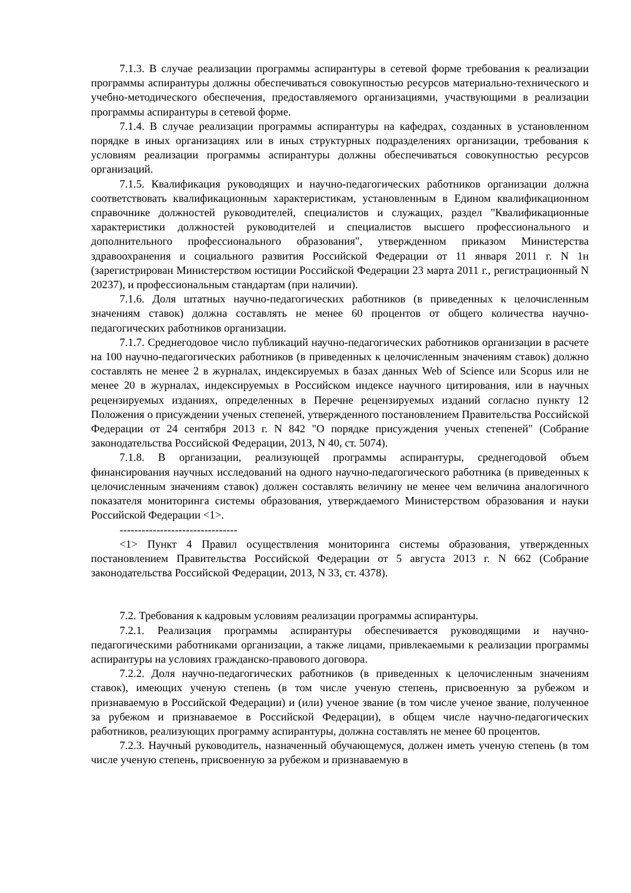7.1.3. В случае реализации программы аспирантуры в сетевой форме требования к реализации программы аспирантуры должны обеспечиваться совокупностью ресурсов материально-технического и учебно-методического обеспечения, предоставляемого организациями, участвующими в реализации программы аспирантуры в сетевой форме.
7.1.4. В случае реализации программы аспирантуры на кафедрах, созданных в установленном порядке в иных организациях или в иных структурных подразделениях организации, требования к условиям реализации программы аспирантуры должны обеспечиваться совокупностью ресурсов организаций.
7.1.5. Квалификация руководящих и научно-педагогических работников организации должна соответствовать квалификационным характеристикам, установленным в Едином квалификационном справочнике должностей руководителей, специалистов и служащих, раздел "Квалификационные характеристики должностей руководителей и специалистов высшего профессионального и дополнительного профессионального образования", утвержденном приказом Министерства здравоохранения и социального развития Российской Федерации от 11 января 2011 г. N 1н (зарегистрирован Министерством юстиции Российской Федерации 23 марта 2011 г., регистрационный N 20237), и профессиональным стандартам (при наличии).
7.1.6. Доля штатных научно-педагогических работников (в приведенных к целочисленным значениям ставок) должна составлять не менее 60 процентов от общего количества научно-педагогических работников организации.
7.1.7. Среднегодовое число публикаций научно-педагогических работников организации в расчете на 100 научно-педагогических работников (в приведенных к целочисленным значениям ставок) должно составлять не менее 2 в журналах, индексируемых в базах данных Web of Science или Scopus или не менее 20 в журналах, индексируемых в Российском индексе научного цитирования, или в научных рецензируемых изданиях, определенных в Перечне рецензируемых изданий согласно пункту 12 Положения о присуждении ученых степеней, утвержденного постановлением Правительства Российской Федерации от 24 сентября 2013 г. N 842 "О порядке присуждения ученых степеней" (Собрание законодательства Российской Федерации, 2013, N 40, ст. 5074).
7.1.8. В организации, реализующей программы аспирантуры, среднегодовой объем финансирования научных исследований на одного научно-педагогического работника (в приведенных к целочисленным значениям ставок) должен составлять величину не менее чем величина аналогичного показателя мониторинга системы образования, утверждаемого Министерством образования и науки Российской Федерации <1>.
--------------------------------
<1> Пункт 4 Правил осуществления мониторинга системы образования, утвержденных постановлением Правительства Российской Федерации от 5 августа 2013 г. N 662 (Собрание законодательства Российской Федерации, 2013, N 33, ст. 4378).
7.2. Требования к кадровым условиям реализации программы аспирантуры.
7.2.1. Реализация программы аспирантуры обеспечивается руководящими и научно-педагогическими работниками организации, а также лицами, привлекаемыми к реализации программы аспирантуры на условиях гражданско-правового договора.
7.2.2. Доля научно-педагогических работников (в приведенных к целочисленным значениям ставок), имеющих ученую степень (в том числе ученую степень, присвоенную за рубежом и признаваемую в Российской Федерации) и (или) ученое звание (в том числе ученое звание, полученное за рубежом и признаваемое в Российской Федерации), в общем числе научно-педагогических работников, реализующих программу аспирантуры, должна составлять не менее 60 процентов.
7.2.3. Научный руководитель, назначенный обучающемуся, должен иметь ученую степень (в том числе ученую степень, присвоенную за рубежом и признаваемую в